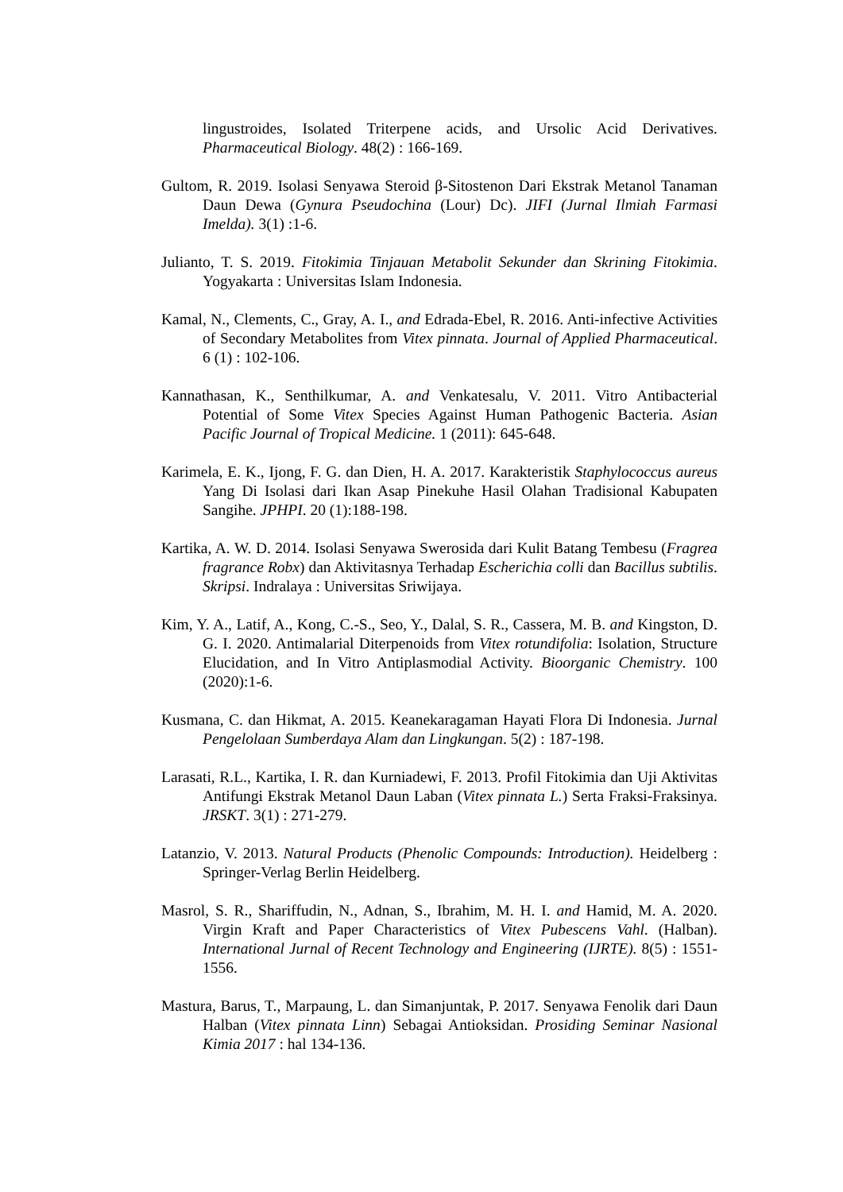lingustroides, Isolated Triterpene acids, and Ursolic Acid Derivatives. Pharmaceutical Biology. 48(2) : 166-169.
Gultom, R. 2019. Isolasi Senyawa Steroid β-Sitostenon Dari Ekstrak Metanol Tanaman Daun Dewa (Gynura Pseudochina (Lour) Dc). JIFI (Jurnal Ilmiah Farmasi Imelda). 3(1) :1-6.
Julianto, T. S. 2019. Fitokimia Tinjauan Metabolit Sekunder dan Skrining Fitokimia. Yogyakarta : Universitas Islam Indonesia.
Kamal, N., Clements, C., Gray, A. I., and Edrada-Ebel, R. 2016. Anti-infective Activities of Secondary Metabolites from Vitex pinnata. Journal of Applied Pharmaceutical. 6 (1) : 102-106.
Kannathasan, K., Senthilkumar, A. and Venkatesalu, V. 2011. Vitro Antibacterial Potential of Some Vitex Species Against Human Pathogenic Bacteria. Asian Pacific Journal of Tropical Medicine. 1 (2011): 645-648.
Karimela, E. K., Ijong, F. G. dan Dien, H. A. 2017. Karakteristik Staphylococcus aureus Yang Di Isolasi dari Ikan Asap Pinekuhe Hasil Olahan Tradisional Kabupaten Sangihe. JPHPI. 20 (1):188-198.
Kartika, A. W. D. 2014. Isolasi Senyawa Swerosida dari Kulit Batang Tembesu (Fragrea fragrance Robx) dan Aktivitasnya Terhadap Escherichia colli dan Bacillus subtilis. Skripsi. Indralaya : Universitas Sriwijaya.
Kim, Y. A., Latif, A., Kong, C.-S., Seo, Y., Dalal, S. R., Cassera, M. B. and Kingston, D. G. I. 2020. Antimalarial Diterpenoids from Vitex rotundifolia: Isolation, Structure Elucidation, and In Vitro Antiplasmodial Activity. Bioorganic Chemistry. 100 (2020):1-6.
Kusmana, C. dan Hikmat, A. 2015. Keanekaragaman Hayati Flora Di Indonesia. Jurnal Pengelolaan Sumberdaya Alam dan Lingkungan. 5(2) : 187-198.
Larasati, R.L., Kartika, I. R. dan Kurniadewi, F. 2013. Profil Fitokimia dan Uji Aktivitas Antifungi Ekstrak Metanol Daun Laban (Vitex pinnata L.) Serta Fraksi-Fraksinya. JRSKT. 3(1) : 271-279.
Latanzio, V. 2013. Natural Products (Phenolic Compounds: Introduction). Heidelberg : Springer-Verlag Berlin Heidelberg.
Masrol, S. R., Shariffudin, N., Adnan, S., Ibrahim, M. H. I. and Hamid, M. A. 2020. Virgin Kraft and Paper Characteristics of Vitex Pubescens Vahl. (Halban). International Jurnal of Recent Technology and Engineering (IJRTE). 8(5) : 1551-1556.
Mastura, Barus, T., Marpaung, L. dan Simanjuntak, P. 2017. Senyawa Fenolik dari Daun Halban (Vitex pinnata Linn) Sebagai Antioksidan. Prosiding Seminar Nasional Kimia 2017 : hal 134-136.